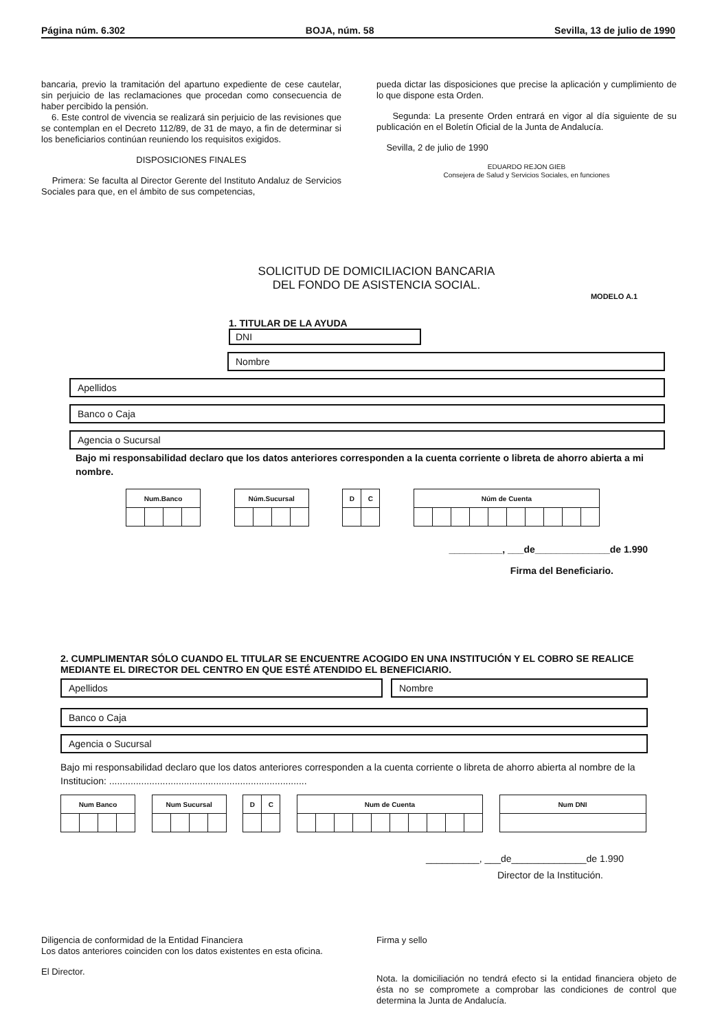Página núm. 6.302 BOJA, núm. 58 Sevilla, 13 de julio de 1990
bancaria, previo la tramitación del apartuno expediente de cese cautelar, sin perjuicio de las reclamaciones que procedan como consecuencia de haber percibido la pensión.
6. Este control de vivencia se realizará sin perjuicio de las revisiones que se contemplan en el Decreto 112/89, de 31 de mayo, a fin de determinar si los beneficiarios continúan reuniendo los requisitos exigidos.
DISPOSICIONES FINALES
Primera: Se faculta al Director Gerente del Instituto Andaluz de Servicios Sociales para que, en el ámbito de sus competencias,
pueda dictar las disposiciones que precise la aplicación y cumplimiento de lo que dispone esta Orden.
Segunda: La presente Orden entrará en vigor al día siguiente de su publicación en el Boletín Oficial de la Junta de Andalucía.
Sevilla, 2 de julio de 1990
EDUARDO REJON GIEB
Consejera de Salud y Servicios Sociales, en funciones
SOLICITUD DE DOMICILIACION BANCARIA
DEL FONDO DE ASISTENCIA SOCIAL.
MODELO A.1
1. TITULAR DE LA AYUDA
DNI
Nombre
Apellidos
Banco o Caja
Agencia o Sucursal
Bajo mi responsabilidad declaro que los datos anteriores corresponden a la cuenta corriente o libreta de ahorro abierta a mi nombre.
| Num.Banco | | | |
| --- | --- | --- | --- |
| Núm.Sucursal | | | |
| --- | --- | --- | --- |
| D | C |
| --- | --- |
| Núm de Cuenta | | | | | | | | | |
| --- | --- | --- | --- | --- | --- | --- | --- | --- | --- |
__________, ___de______________de 1.990
Firma del Beneficiario.
2. CUMPLIMENTAR SÓLO CUANDO EL TITULAR SE ENCUENTRE ACOGIDO EN UNA INSTITUCIÓN Y EL COBRO SE REALICE MEDIANTE EL DIRECTOR DEL CENTRO EN QUE ESTÉ ATENDIDO EL BENEFICIARIO.
Apellidos Nombre
Banco o Caja
Agencia o Sucursal
Bajo mi responsabilidad declaro que los datos anteriores corresponden a la cuenta corriente o libreta de ahorro abierta al nombre de la Institucion: ..........................................................................
| Num Banco | | | |
| --- | --- | --- | --- |
| Num Sucursal | | | |
| --- | --- | --- | --- |
| D | C |
| --- | --- |
| Num de Cuenta | | | | | | | | | |
| --- | --- | --- | --- | --- | --- | --- | --- | --- | --- |
| Num DNI |
| --- |
__________, ___de______________de 1.990
Director de la Institución.
Diligencia de conformidad de la Entidad Financiera
Los datos anteriores coinciden con los datos existentes en esta oficina.
El Director.
Firma y sello
Nota. la domiciliación no tendrá efecto si la entidad financiera objeto de ésta no se compromete a comprobar las condiciones de control que determina la Junta de Andalucía.